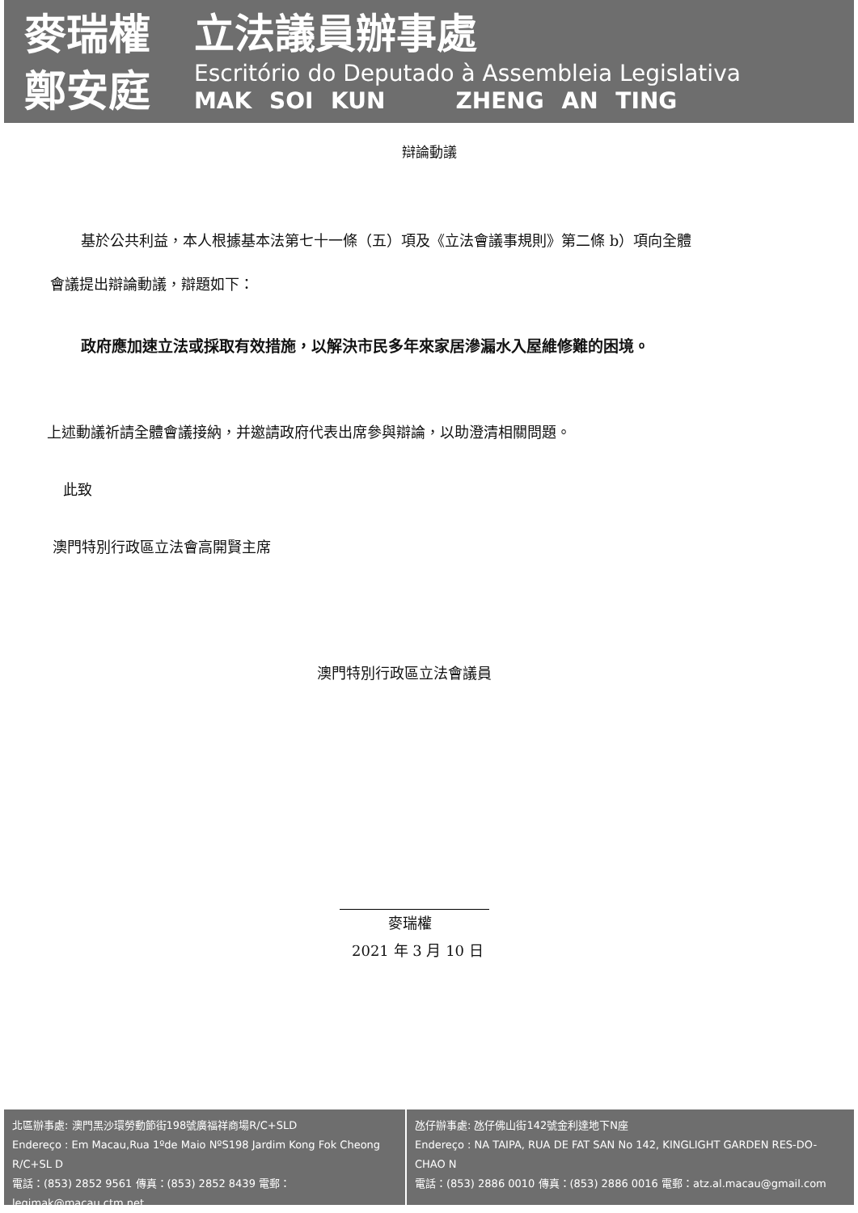麥瑞權
鄭安庭
立法議員辦事處
Escritório do Deputado à Assembleia Legislativa
MAK SOI KUN ZHENG AN TING
辯論動議
基於公共利益，本人根據基本法第七十一條（五）項及《立法會議事規則》第二條 b）項向全體
會議提出辯論動議，辯題如下：
政府應加速立法或採取有效措施，以解決市民多年來家居滲漏水入屋維修難的困境。
上述動議祈請全體會議接納，并邀請政府代表出席參與辯論，以助澄清相關問題。
此致
澳門特別行政區立法會高開賢主席
澳門特別行政區立法會議員
麥瑞權
2021 年 3 月 10 日
北區辦事處: 澳門黑沙環勞動節街198號廣福祥商場R/C+SLD
Endereço : Em Macau,Rua 1ºde Maio NºS198 Jardim Kong Fok Cheong R/C+SL D
電話：(853) 2852 9561 傳真：(853) 2852 8439 電郵：legimak@macau.ctm.net
氹仔辦事處: 氹仔佛山街142號金利達地下N座
Endereço : NA TAIPA, RUA DE FAT SAN No 142, KINGLIGHT GARDEN RES-DO-CHAO N
電話：(853) 2886 0010 傳真：(853) 2886 0016 電郵：atz.al.macau@gmail.com